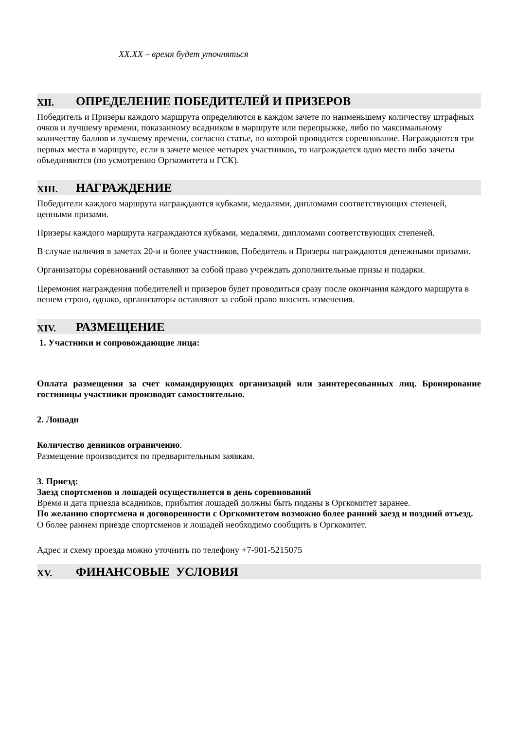XX.XX – время будет уточняться
XII. ОПРЕДЕЛЕНИЕ ПОБЕДИТЕЛЕЙ И ПРИЗЕРОВ
Победитель и Призеры каждого маршрута определяются в каждом зачете по наименьшему количеству штрафных очков и лучшему времени, показанному всадником в маршруте или перепрыжке, либо по максимальному количеству баллов и лучшему времени, согласно статье, по которой проводится соревнование. Награждаются три первых места в маршруте, если в зачете менее четырех участников, то награждается одно место либо зачеты объединяются (по усмотрению Оргкомитета и ГСК).
XIII. НАГРАЖДЕНИЕ
Победители каждого маршрута награждаются кубками, медалями, дипломами соответствующих степеней, ценными призами.
Призеры каждого маршрута награждаются кубками, медалями, дипломами соответствующих степеней.
В случае наличия в зачетах 20-и и более участников, Победитель и Призеры награждаются денежными призами.
Организаторы соревнований оставляют за собой право учреждать дополнительные призы и подарки.
Церемония награждения победителей и призеров будет проводиться сразу после окончания каждого маршрута в пешем строю, однако, организаторы оставляют за собой право вносить изменения.
XIV. РАЗМЕЩЕНИЕ
1. Участники и сопровождающие лица:
Оплата размещения за счет командирующих организаций или заинтересованных лиц. Бронирование гостиницы участники производят самостоятельно.
2. Лошади
Количество денников ограниченно.
Размещение производится по предварительным заявкам.
3. Приезд:
Заезд спортсменов и лошадей осуществляется в день соревнований
Время и дата приезда всадников, прибытия лошадей должны быть поданы в Оргкомитет заранее.
По желанию спортсмена и договоренности с Оргкомитетом возможно более ранний заезд и поздний отъезд.
О более раннем приезде спортсменов и лошадей необходимо сообщить в Оргкомитет.
Адрес и схему проезда можно уточнить по телефону +7-901-5215075
XV. ФИНАНСОВЫЕ УСЛОВИЯ